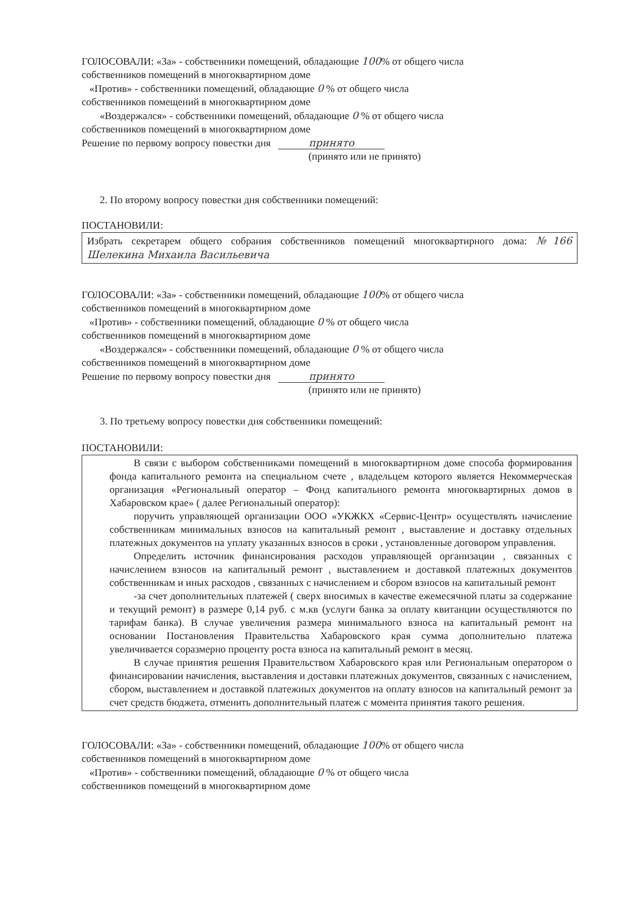ГОЛОСОВАЛИ: «За» - собственники помещений, обладающие 100% от общего числа
собственников помещений в многоквартирном доме
«Против» - собственники помещений, обладающие 0 % от общего числа
собственников помещений в многоквартирном доме
«Воздержался» - собственники помещений, обладающие 0 % от общего числа
собственников помещений в многоквартирном доме
Решение по первому вопросу повестки дня принято
(принято или не принято)
2. По второму вопросу повестки дня собственники помещений:
ПОСТАНОВИЛИ:
Избрать секретарем общего собрания собственников помещений многоквартирного дома: №166 Шелекина Михаила Васильевича
ГОЛОСОВАЛИ: «За» - собственники помещений, обладающие 100% от общего числа
собственников помещений в многоквартирном доме
«Против» - собственники помещений, обладающие 0 % от общего числа
собственников помещений в многоквартирном доме
«Воздержался» - собственники помещений, обладающие 0 % от общего числа
собственников помещений в многоквартирном доме
Решение по первому вопросу повестки дня принято
(принято или не принято)
3. По третьему вопросу повестки дня собственники помещений:
ПОСТАНОВИЛИ:
В связи с выбором собственниками помещений в многоквартирном доме способа формирования фонда капитального ремонта на специальном счете , владельцем которого является Некоммерческая организация «Региональный оператор – Фонд капитального ремонта многоквартирных домов в Хабаровском крае» ( далее Региональный оператор):
поручить управляющей организации ООО «УКЖКХ «Сервис-Центр» осуществлять начисление собственникам минимальных взносов на капитальный ремонт , выставление и доставку отдельных платежных документов на уплату указанных взносов в сроки , установленные договором управления.
Определить источник финансирования расходов управляющей организации , связанных с начислением взносов на капитальный ремонт , выставлением и доставкой платежных документов собственникам и иных расходов , связанных с начислением и сбором взносов на капитальный ремонт
-за счет дополнительных платежей ( сверх вносимых в качестве ежемесячной платы за содержание и текущий ремонт) в размере 0,14 руб. с м.кв (услуги банка за оплату квитанции осуществляются по тарифам банка). В случае увеличения размера минимального взноса на капитальный ремонт на основании Постановления Правительства Хабаровского края сумма дополнительно платежа увеличивается соразмерно проценту роста взноса на капитальный ремонт в месяц.
В случае принятия решения Правительством Хабаровского края или Региональным оператором о финансировании начисления, выставления и доставки платежных документов, связанных с начислением, сбором, выставлением и доставкой платежных документов на оплату взносов на капитальный ремонт за счет средств бюджета, отменить дополнительный платеж с момента принятия такого решения.
ГОЛОСОВАЛИ: «За» - собственники помещений, обладающие 100% от общего числа
собственников помещений в многоквартирном доме
«Против» - собственники помещений, обладающие 0 % от общего числа
собственников помещений в многоквартирном доме